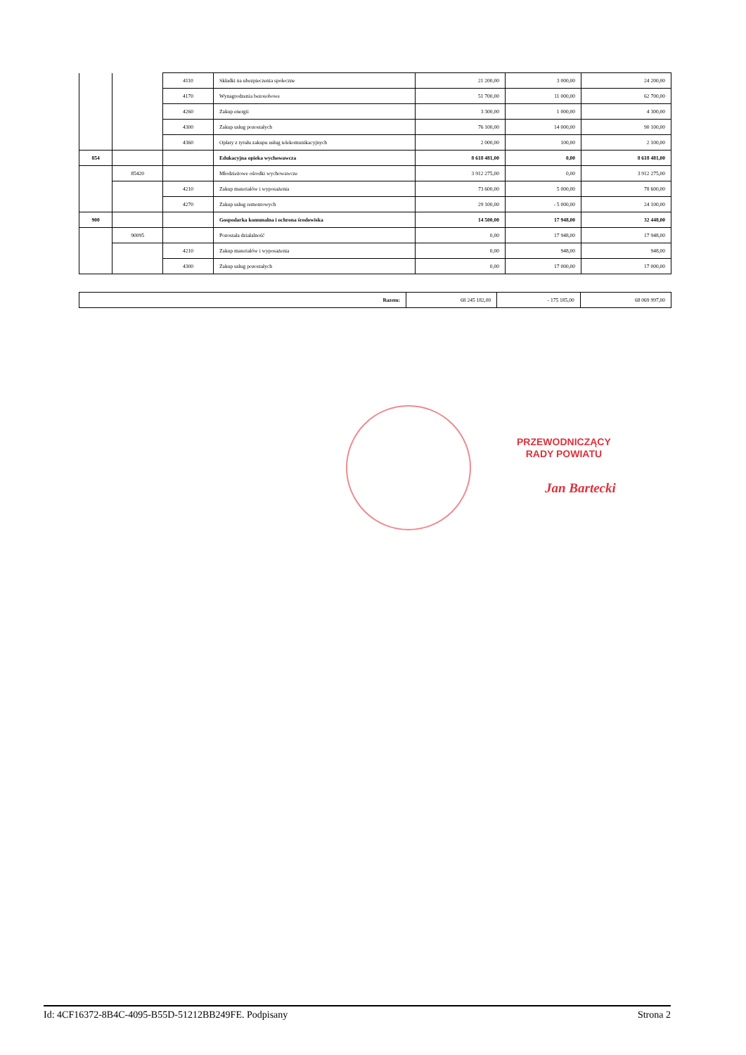| | | 4110 | Składki na ubezpieczenia społeczne | 21 200,00 | 3 000,00 | 24 200,00 |
| | | 4170 | Wynagrodzenia bezosobowe | 51 700,00 | 11 000,00 | 62 700,00 |
| | | 4260 | Zakup energii | 3 300,00 | 1 000,00 | 4 300,00 |
| | | 4300 | Zakup usług pozostałych | 76 100,00 | 14 000,00 | 90 100,00 |
| | | 4360 | Opłaty z tytułu zakupu usług telekomunikacyjnych | 2 000,00 | 100,00 | 2 100,00 |
| 854 | | | Edukacyjna opieka wychowawcza | 8 618 481,00 | 0,00 | 8 618 481,00 |
| | 85420 | | Młodzieżowe ośrodki wychowawcze | 3 912 275,00 | 0,00 | 3 912 275,00 |
| | | 4210 | Zakup materiałów i wyposażenia | 73 600,00 | 5 000,00 | 78 600,00 |
| | | 4270 | Zakup usług remontowych | 29 100,00 | - 5 000,00 | 24 100,00 |
| 900 | | | Gospodarka komunalna i ochrona środowiska | 14 500,00 | 17 948,00 | 32 448,00 |
| | 90095 | | Pozostała działalność | 0,00 | 17 948,00 | 17 948,00 |
| | | 4210 | Zakup materiałów i wyposażenia | 0,00 | 948,00 | 948,00 |
| | | 4300 | Zakup usług pozostałych | 0,00 | 17 000,00 | 17 000,00 |
| Razem: | 68 245 182,00 | - 175 185,00 | 68 069 997,00 |
PRZEWODNICZĄCY
RADY POWIATU
Jan Bartecki
Id: 4CF16372-8B4C-4095-B55D-51212BB249FE. Podpisany Strona 2